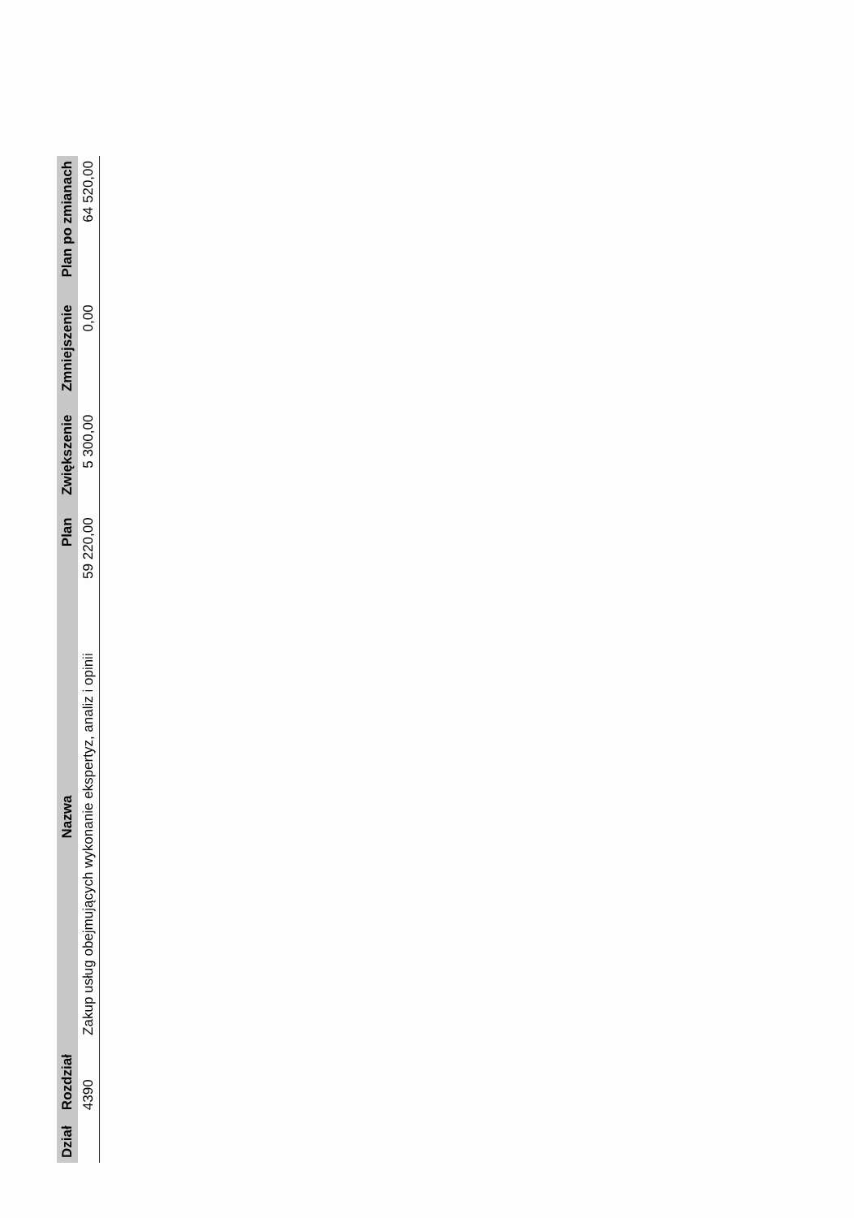| Dział | Rozdział | Nazwa | Plan | Zwiększenie | Zmniejszenie | Plan po zmianach |
| --- | --- | --- | --- | --- | --- | --- |
| | 4390 | Zakup usług obejmujących wykonanie ekspertyz, analiz i opinii | 59 220,00 | 5 300,00 | 0,00 | 64 520,00 |